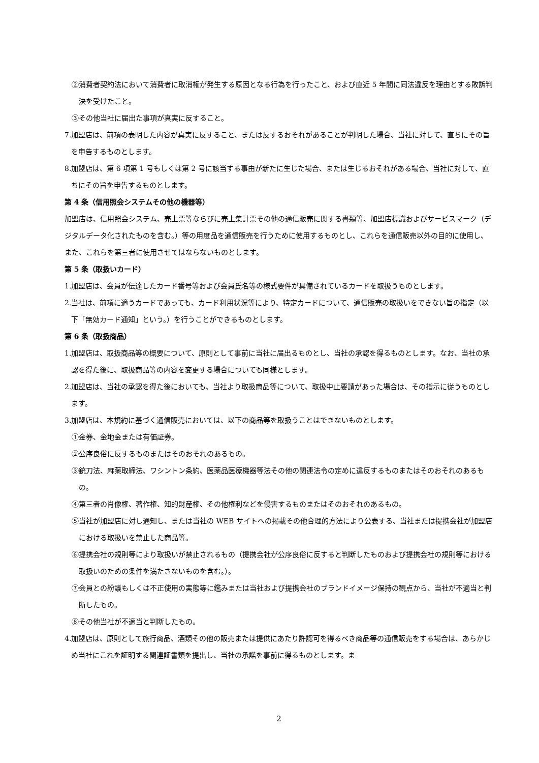②消費者契約法において消費者に取消権が発生する原因となる行為を行ったこと、および直近 5 年間に同法違反を理由とする敗訴判決を受けたこと。
③その他当社に届出た事項が真実に反すること。
7.加盟店は、前項の表明した内容が真実に反すること、または反するおそれがあることが判明した場合、当社に対して、直ちにその旨を申告するものとします。
8.加盟店は、第 6 項第 1 号もしくは第 2 号に該当する事由が新たに生じた場合、または生じるおそれがある場合、当社に対して、直ちにその旨を申告するものとします。
第 4 条（信用照会システムその他の機器等）
加盟店は、信用照会システム、売上票等ならびに売上集計票その他の通信販売に関する書類等、加盟店標識およびサービスマーク（デジタルデータ化されたものを含む。）等の用度品を通信販売を行うために使用するものとし、これらを通信販売以外の目的に使用し、また、これらを第三者に使用させてはならないものとします。
第 5 条（取扱いカード）
1.加盟店は、会員が伝達したカード番号等および会員氏名等の様式要件が具備されているカードを取扱うものとします。
2.当社は、前項に適うカードであっても、カード利用状況等により、特定カードについて、通信販売の取扱いをできない旨の指定（以下「無効カード通知」という。）を行うことができるものとします。
第 6 条（取扱商品）
1.加盟店は、取扱商品等の概要について、原則として事前に当社に届出るものとし、当社の承認を得るものとします。なお、当社の承認を得た後に、取扱商品等の内容を変更する場合についても同様とします。
2.加盟店は、当社の承認を得た後においても、当社より取扱商品等について、取扱中止要請があった場合は、その指示に従うものとします。
3.加盟店は、本規約に基づく通信販売においては、以下の商品等を取扱うことはできないものとします。
①金券、金地金または有価証券。
②公序良俗に反するものまたはそのおそれのあるもの。
③銃刀法、麻薬取締法、ワシントン条約、医薬品医療機器等法その他の関連法令の定めに違反するものまたはそのおそれのあるもの。
④第三者の肖像権、著作権、知的財産権、その他権利などを侵害するものまたはそのおそれのあるもの。
⑤当社が加盟店に対し通知し、または当社の WEB サイトへの掲載その他合理的方法により公表する、当社または提携会社が加盟店における取扱いを禁止した商品等。
⑥提携会社の規則等により取扱いが禁止されるもの（提携会社が公序良俗に反すると判断したものおよび提携会社の規則等における取扱いのための条件を満たさないものを含む。）。
⑦会員との紛議もしくは不正使用の実態等に鑑みまたは当社および提携会社のブランドイメージ保持の観点から、当社が不適当と判断したもの。
⑧その他当社が不適当と判断したもの。
4.加盟店は、原則として旅行商品、酒類その他の販売または提供にあたり許認可を得るべき商品等の通信販売をする場合は、あらかじめ当社にこれを証明する関連証書類を提出し、当社の承諾を事前に得るものとします。ま
2